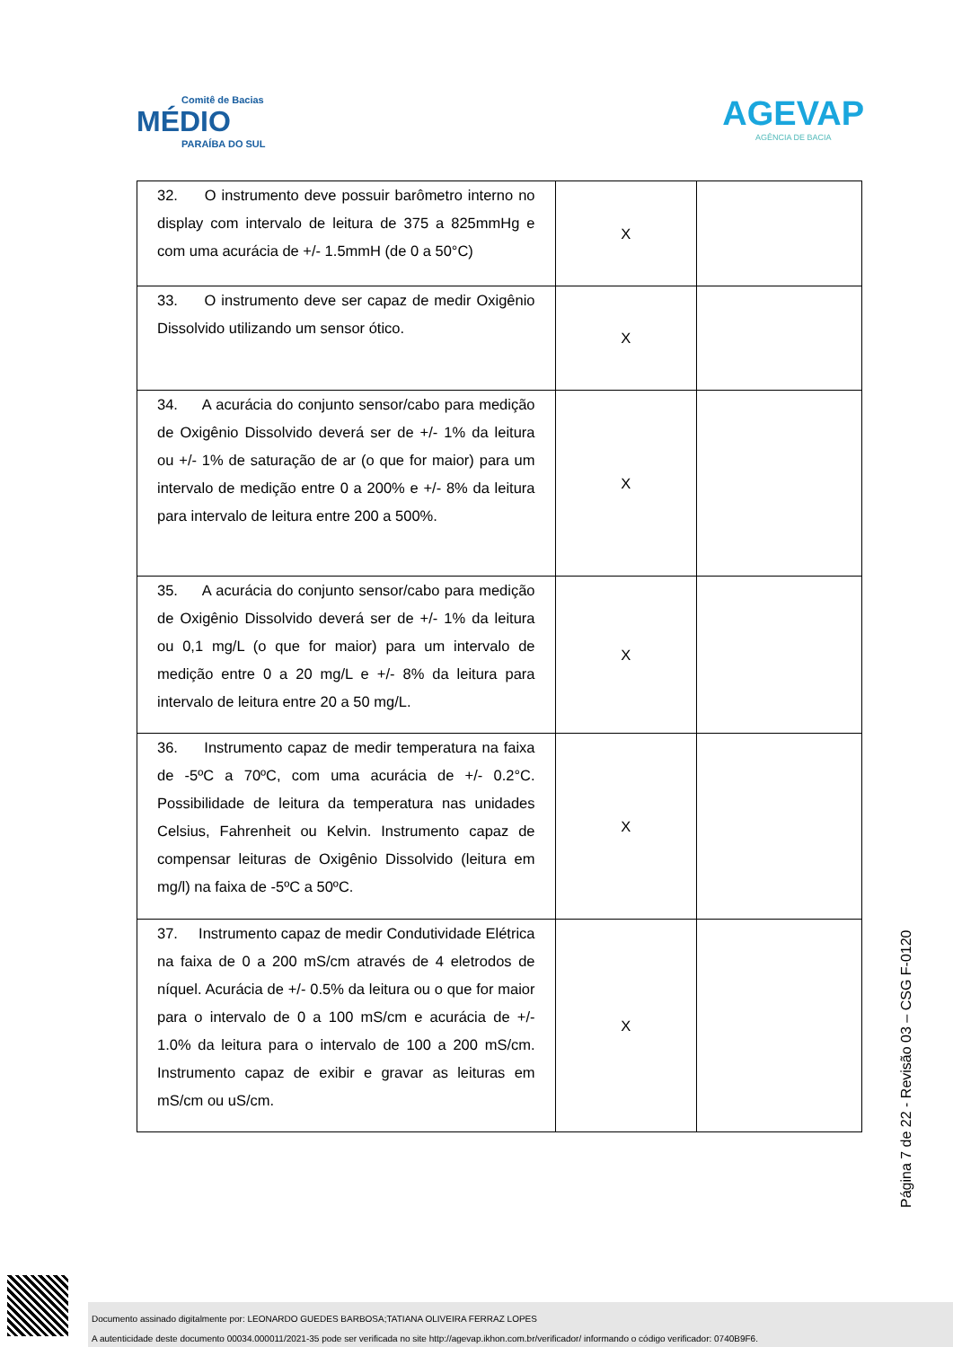Comitê de Bacias
MÉDIO
PARAÍBA DO SUL
AGEVAP
AGÊNCIA DE BACIA
| 32. O instrumento deve possuir barômetro interno no display com intervalo de leitura de 375 a 825mmHg e com uma acurácia de +/- 1.5mmH (de 0 a 50°C) | X | |
| 33. O instrumento deve ser capaz de medir Oxigênio Dissolvido utilizando um sensor ótico. | X | |
| 34. A acurácia do conjunto sensor/cabo para medição de Oxigênio Dissolvido deverá ser de +/- 1% da leitura ou +/- 1% de saturação de ar (o que for maior) para um intervalo de medição entre 0 a 200% e +/- 8% da leitura para intervalo de leitura entre 200 a 500%. | X | |
| 35. A acurácia do conjunto sensor/cabo para medição de Oxigênio Dissolvido deverá ser de +/- 1% da leitura ou 0,1 mg/L (o que for maior) para um intervalo de medição entre 0 a 20 mg/L e +/- 8% da leitura para intervalo de leitura entre 20 a 50 mg/L. | X | |
| 36. Instrumento capaz de medir temperatura na faixa de -5ºC a 70ºC, com uma acurácia de +/- 0.2°C. Possibilidade de leitura da temperatura nas unidades Celsius, Fahrenheit ou Kelvin. Instrumento capaz de compensar leituras de Oxigênio Dissolvido (leitura em mg/l) na faixa de -5ºC a 50ºC. | X | |
| 37. Instrumento capaz de medir Condutividade Elétrica na faixa de 0 a 200 mS/cm através de 4 eletrodos de níquel. Acurácia de +/- 0.5% da leitura ou o que for maior para o intervalo de 0 a 100 mS/cm e acurácia de +/- 1.0% da leitura para o intervalo de 100 a 200 mS/cm. Instrumento capaz de exibir e gravar as leituras em mS/cm ou uS/cm. | X | |
Página 7 de 22 - Revisão 03 – CSG F-0120
Documento assinado digitalmente por: LEONARDO GUEDES BARBOSA;TATIANA OLIVEIRA FERRAZ LOPES
A autenticidade deste documento 00034.000011/2021-35 pode ser verificada no site http://agevap.ikhon.com.br/verificador/ informando o código verificador: 0740B9F6.